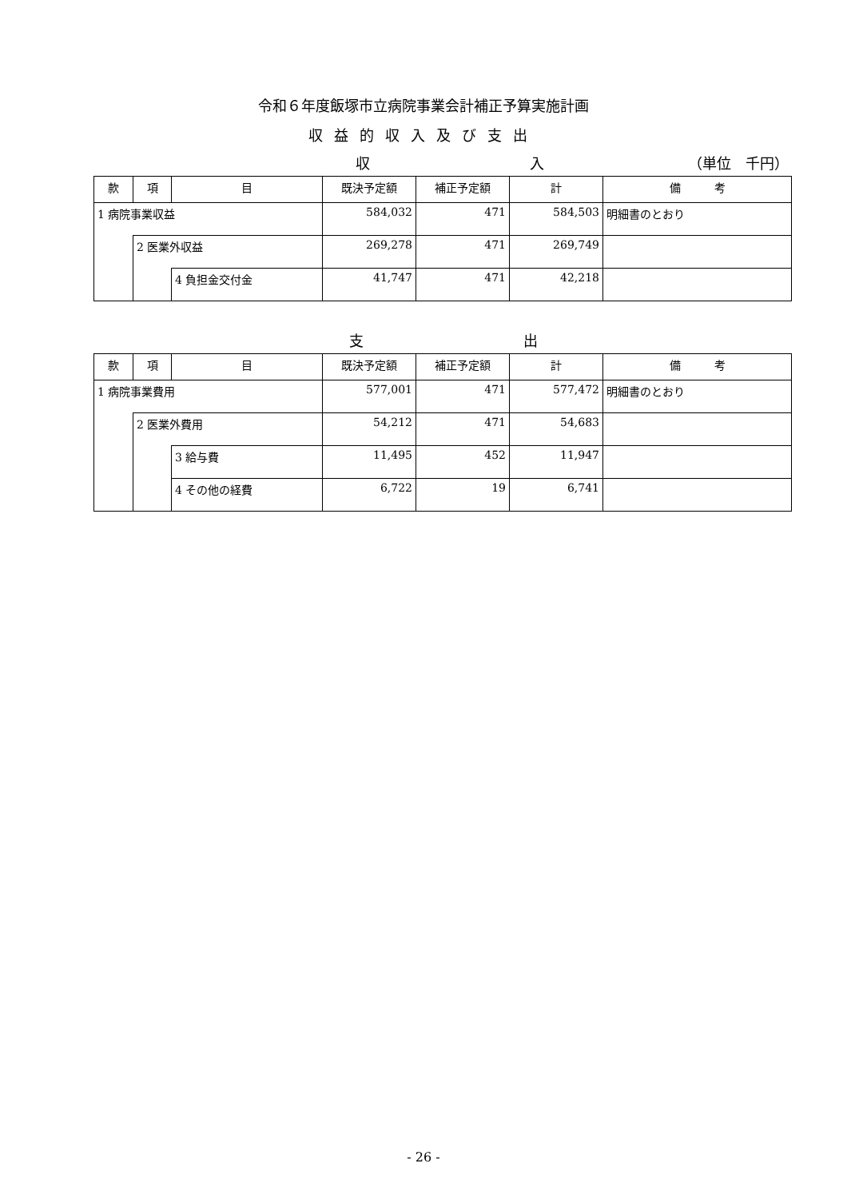令和６年度飯塚市立病院事業会計補正予算実施計画
収益的収入及び支出
収 入 （単位　千円）
| 款 | 項 | 目 | 既決予定額 | 補正予定額 | 計 | 備 考 |
| --- | --- | --- | --- | --- | --- | --- |
| 1 病院事業収益 | | | 584,032 | 471 | 584,503 | 明細書のとおり |
| | 2 医業外収益 | | 269,278 | 471 | 269,749 | |
| | | 4 負担金交付金 | 41,747 | 471 | 42,218 | |
支 出
| 款 | 項 | 目 | 既決予定額 | 補正予定額 | 計 | 備 考 |
| --- | --- | --- | --- | --- | --- | --- |
| 1 病院事業費用 | | | 577,001 | 471 | 577,472 | 明細書のとおり |
| | 2 医業外費用 | | 54,212 | 471 | 54,683 | |
| | | 3 給与費 | 11,495 | 452 | 11,947 | |
| | | 4 その他の経費 | 6,722 | 19 | 6,741 | |
- 26 -